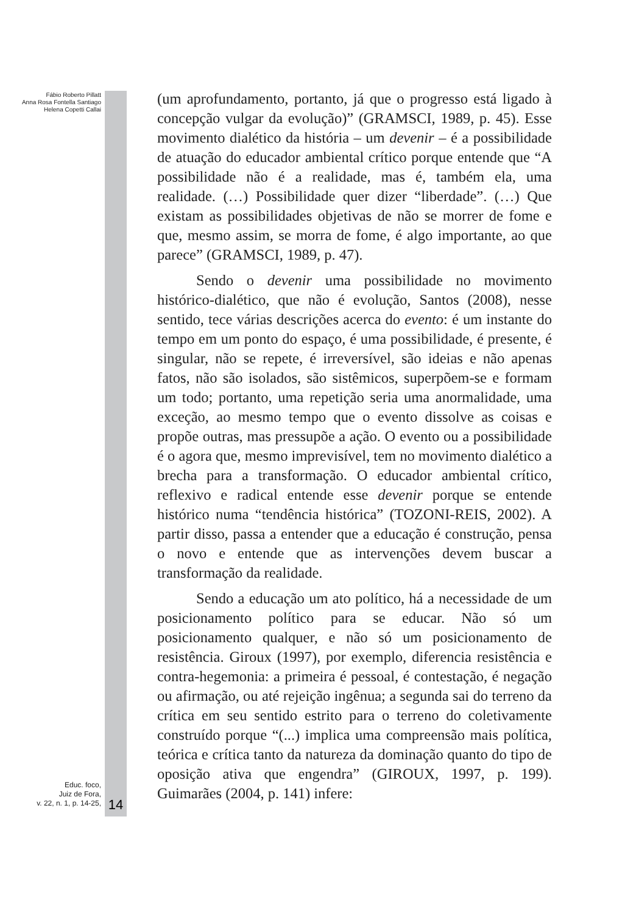Fábio Roberto Pillatt
Anna Rosa Fontella Santiago
Helena Copetti Callai
(um aprofundamento, portanto, já que o progresso está ligado à concepção vulgar da evolução)” (GRAMSCI, 1989, p. 45). Esse movimento dialético da história – um devenir – é a possibilidade de atuação do educador ambiental crítico porque entende que “A possibilidade não é a realidade, mas é, também ela, uma realidade. (…) Possibilidade quer dizer “liberdade”. (…) Que existam as possibilidades objetivas de não se morrer de fome e que, mesmo assim, se morra de fome, é algo importante, ao que parece” (GRAMSCI, 1989, p. 47).
Sendo o devenir uma possibilidade no movimento histórico-dialético, que não é evolução, Santos (2008), nesse sentido, tece várias descrições acerca do evento: é um instante do tempo em um ponto do espaço, é uma possibilidade, é presente, é singular, não se repete, é irreversível, são ideias e não apenas fatos, não são isolados, são sistêmicos, superpõem-se e formam um todo; portanto, uma repetição seria uma anormalidade, uma exceção, ao mesmo tempo que o evento dissolve as coisas e propõe outras, mas pressupõe a ação. O evento ou a possibilidade é o agora que, mesmo imprevisível, tem no movimento dialético a brecha para a transformação. O educador ambiental crítico, reflexivo e radical entende esse devenir porque se entende histórico numa “tendência histórica” (TOZONI-REIS, 2002). A partir disso, passa a entender que a educação é construção, pensa o novo e entende que as intervenções devem buscar a transformação da realidade.
Sendo a educação um ato político, há a necessidade de um posicionamento político para se educar. Não só um posicionamento qualquer, e não só um posicionamento de resistência. Giroux (1997), por exemplo, diferencia resistência e contra-hegemonia: a primeira é pessoal, é contestação, é negação ou afirmação, ou até rejeição ingênua; a segunda sai do terreno da crítica em seu sentido estrito para o terreno do coletivamente construído porque “(...) implica uma compreensão mais política, teórica e crítica tanto da natureza da dominação quanto do tipo de oposição ativa que engendra” (GIROUX, 1997, p. 199). Guimarães (2004, p. 141) infere:
Educ. foco,
Juiz de Fora,
v. 22, n. 1, p. 14-25,
14